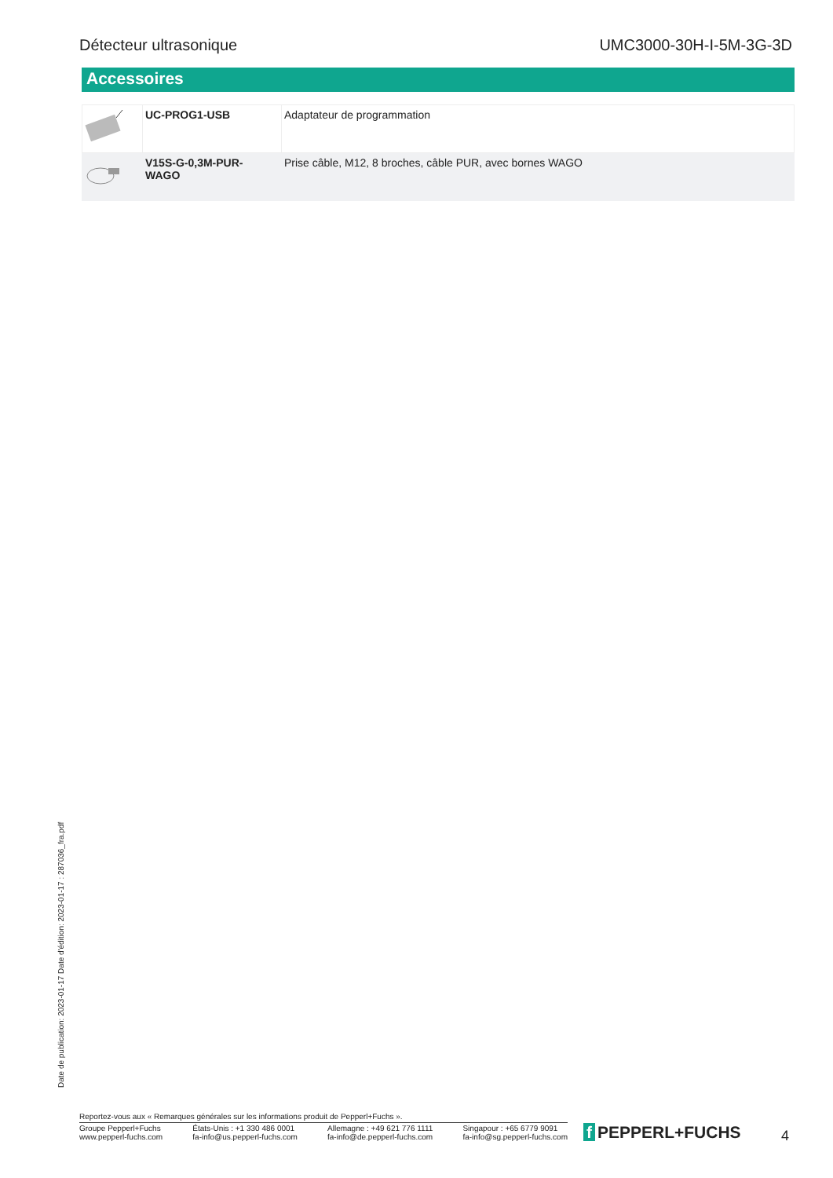Détecteur ultrasonique UMC3000-30H-I-5M-3G-3D
Accessoires
| | UC-PROG1-USB | Adaptateur de programmation |
| | V15S-G-0,3M-PUR- WAGO | Prise câble, M12, 8 broches, câble PUR, avec bornes WAGO |
Date de publication: 2023-01-17 Date d'édition: 2023-01-17 : 287036_fra.pdf
Reportez-vous aux « Remarques générales sur les informations produit de Pepperl+Fuchs ».
Groupe Pepperl+Fuchs
www.pepperl-fuchs.com
États-Unis : +1 330 486 0001
fa-info@us.pepperl-fuchs.com
Allemagne : +49 621 776 1111
fa-info@de.pepperl-fuchs.com
Singapour : +65 6779 9091
fa-info@sg.pepperl-fuchs.com
f PEPPERL+FUCHS 4